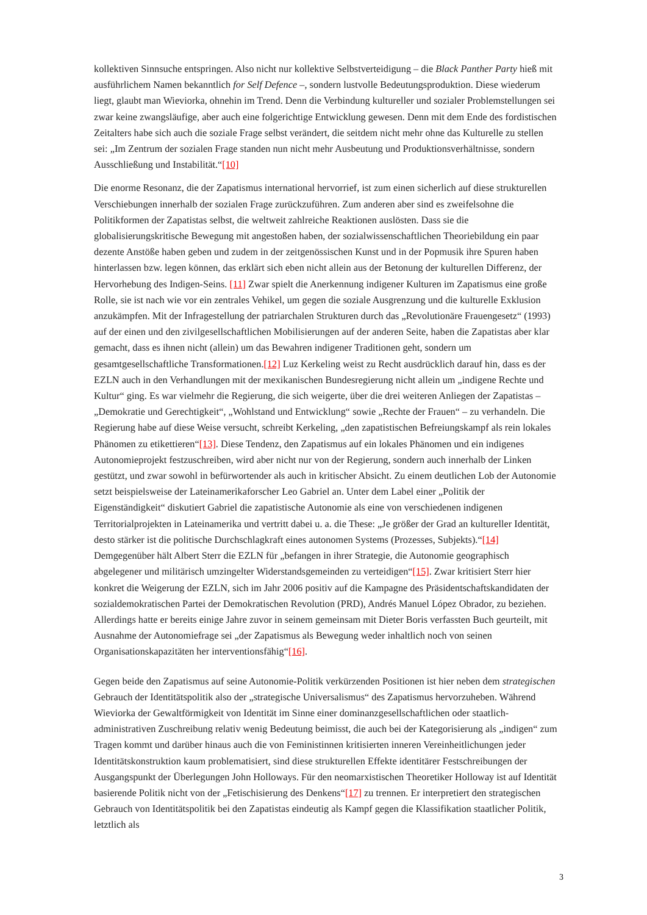kollektiven Sinnsuche entspringen. Also nicht nur kollektive Selbstverteidigung – die Black Panther Party hieß mit ausführlichem Namen bekanntlich for Self Defence –, sondern lustvolle Bedeutungsproduktion. Diese wiederum liegt, glaubt man Wieviorka, ohnehin im Trend. Denn die Verbindung kultureller und sozialer Problemstellungen sei zwar keine zwangsläufige, aber auch eine folgerichtige Entwicklung gewesen. Denn mit dem Ende des fordistischen Zeitalters habe sich auch die soziale Frage selbst verändert, die seitdem nicht mehr ohne das Kulturelle zu stellen sei: „Im Zentrum der sozialen Frage standen nun nicht mehr Ausbeutung und Produktionsverhältnisse, sondern Ausschließung und Instabilität.“[10]
Die enorme Resonanz, die der Zapatismus international hervorrief, ist zum einen sicherlich auf diese strukturellen Verschiebungen innerhalb der sozialen Frage zurückzuführen. Zum anderen aber sind es zweifelsohne die Politikformen der Zapatistas selbst, die weltweit zahlreiche Reaktionen auslösten. Dass sie die globalisierungskritische Bewegung mit angestoßen haben, der sozialwissenschaftlichen Theoriebildung ein paar dezente Anstöße haben geben und zudem in der zeitgenössischen Kunst und in der Popmusik ihre Spuren haben hinterlassen bzw. legen können, das erklärt sich eben nicht allein aus der Betonung der kulturellen Differenz, der Hervorhebung des Indigen-Seins. [11] Zwar spielt die Anerkennung indigener Kulturen im Zapatismus eine große Rolle, sie ist nach wie vor ein zentrales Vehikel, um gegen die soziale Ausgrenzung und die kulturelle Exklusion anzukämpfen. Mit der Infragestellung der patriarchalen Strukturen durch das „Revolutionäre Frauengesetz“ (1993) auf der einen und den zivilgesellschaftlichen Mobilisierungen auf der anderen Seite, haben die Zapatistas aber klar gemacht, dass es ihnen nicht (allein) um das Bewahren indigener Traditionen geht, sondern um gesamtgesellschaftliche Transformationen.[12] Luz Kerkeling weist zu Recht ausdrücklich darauf hin, dass es der EZLN auch in den Verhandlungen mit der mexikanischen Bundesregierung nicht allein um „indigene Rechte und Kultur“ ging. Es war vielmehr die Regierung, die sich weigerte, über die drei weiteren Anliegen der Zapatistas – „Demokratie und Gerechtigkeit“, „Wohlstand und Entwicklung“ sowie „Rechte der Frauen“ – zu verhandeln. Die Regierung habe auf diese Weise versucht, schreibt Kerkeling, „den zapatistischen Befreiungskampf als rein lokales Phänomen zu etikettieren“[13]. Diese Tendenz, den Zapatismus auf ein lokales Phänomen und ein indigenes Autonomieprojekt festzuschreiben, wird aber nicht nur von der Regierung, sondern auch innerhalb der Linken gestützt, und zwar sowohl in befürwortender als auch in kritischer Absicht. Zu einem deutlichen Lob der Autonomie setzt beispielsweise der Lateinamerikaforscher Leo Gabriel an. Unter dem Label einer „Politik der Eigenständigkeit“ diskutiert Gabriel die zapatistische Autonomie als eine von verschiedenen indigenen Territorialprojekten in Lateinamerika und vertritt dabei u. a. die These: „Je größer der Grad an kultureller Identität, desto stärker ist die politische Durchschlagkraft eines autonomen Systems (Prozesses, Subjekts).“[14] Demgegenüber hält Albert Sterr die EZLN für „befangen in ihrer Strategie, die Autonomie geographisch abgelegener und militärisch umzingelter Widerstandsgemeinden zu verteidigen“[15]. Zwar kritisiert Sterr hier konkret die Weigerung der EZLN, sich im Jahr 2006 positiv auf die Kampagne des Präsidentschaftskandidaten der sozialdemokratischen Partei der Demokratischen Revolution (PRD), Andrés Manuel López Obrador, zu beziehen. Allerdings hatte er bereits einige Jahre zuvor in seinem gemeinsam mit Dieter Boris verfassten Buch geurteilt, mit Ausnahme der Autonomiefrage sei „der Zapatismus als Bewegung weder inhaltlich noch von seinen Organisationskapazitäten her interventionsfähig“[16].
Gegen beide den Zapatismus auf seine Autonomie-Politik verkürzenden Positionen ist hier neben dem strategischen Gebrauch der Identitätspolitik also der „strategische Universalismus“ des Zapatismus hervorzuheben. Während Wieviorka der Gewaltförmigkeit von Identität im Sinne einer dominanzgesellschaftlichen oder staatlich-administrativen Zuschreibung relativ wenig Bedeutung beimisst, die auch bei der Kategorisierung als „indigen“ zum Tragen kommt und darüber hinaus auch die von Feministinnen kritisierten inneren Vereinheitlichungen jeder Identitätskonstruktion kaum problematisiert, sind diese strukturellen Effekte identitärer Festschreibungen der Ausgangspunkt der Überlegungen John Holloways. Für den neomarxistischen Theoretiker Holloway ist auf Identität basierende Politik nicht von der „Fetischisierung des Denkens“[17] zu trennen. Er interpretiert den strategischen Gebrauch von Identitätspolitik bei den Zapatistas eindeutig als Kampf gegen die Klassifikation staatlicher Politik, letztlich als
3